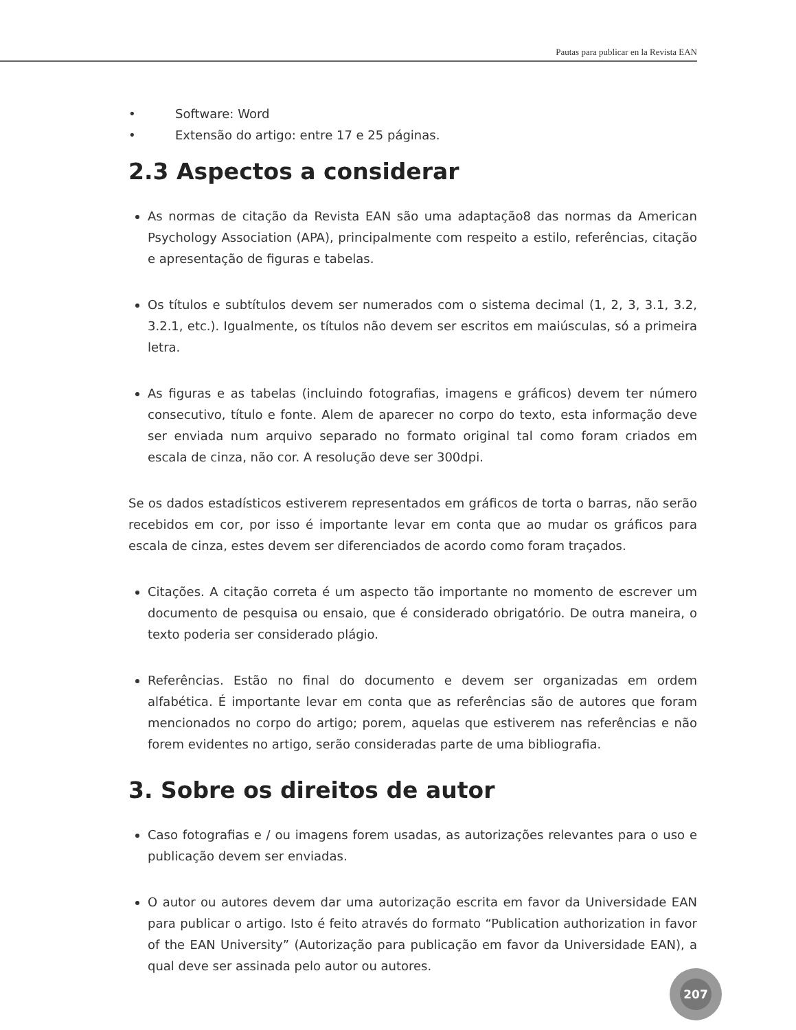Pautas para publicar en la Revista EAN
• Software: Word
• Extensão do artigo: entre 17 e 25 páginas.
2.3 Aspectos a considerar
As normas de citação da Revista EAN são uma adaptação8 das normas da American Psychology Association (APA), principalmente com respeito a estilo, referências, citação e apresentação de figuras e tabelas.
Os títulos e subtítulos devem ser numerados com o sistema decimal (1, 2, 3, 3.1, 3.2, 3.2.1, etc.). Igualmente, os títulos não devem ser escritos em maiúsculas, só a primeira letra.
As figuras e as tabelas (incluindo fotografias, imagens e gráficos) devem ter número consecutivo, título e fonte. Alem de aparecer no corpo do texto, esta informação deve ser enviada num arquivo separado no formato original tal como foram criados em escala de cinza, não cor. A resolução deve ser 300dpi.
Se os dados estadísticos estiverem representados em gráficos de torta o barras, não serão recebidos em cor, por isso é importante levar em conta que ao mudar os gráficos para escala de cinza, estes devem ser diferenciados de acordo como foram traçados.
Citações. A citação correta é um aspecto tão importante no momento de escrever um documento de pesquisa ou ensaio, que é considerado obrigatório. De outra maneira, o texto poderia ser considerado plágio.
Referências. Estão no final do documento e devem ser organizadas em ordem alfabética. É importante levar em conta que as referências são de autores que foram mencionados no corpo do artigo; porem, aquelas que estiverem nas referências e não forem evidentes no artigo, serão consideradas parte de uma bibliografia.
3. Sobre os direitos de autor
Caso fotografias e / ou imagens forem usadas, as autorizações relevantes para o uso e publicação devem ser enviadas.
O autor ou autores devem dar uma autorização escrita em favor da Universidade EAN para publicar o artigo. Isto é feito através do formato “Publication authorization in favor of the EAN University” (Autorização para publicação em favor da Universidade EAN), a qual deve ser assinada pelo autor ou autores.
207